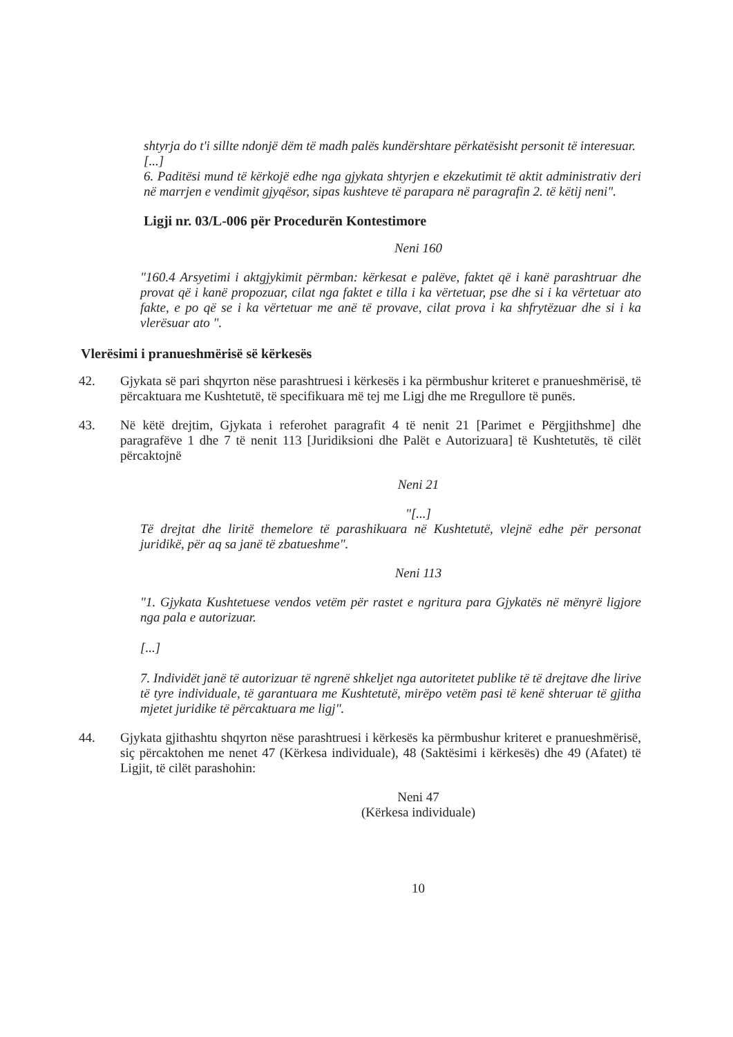shtyrja do t'i sillte ndonjë dëm të madh palës kundërshtare përkatësisht personit të interesuar.
[...]
6. Paditësi mund të kërkojë edhe nga gjykata shtyrjen e ekzekutimit të aktit administrativ deri në marrjen e vendimit gjyqësor, sipas kushteve të parapara në paragrafin 2. të këtij neni".
Ligji nr. 03/L-006 për Procedurën Kontestimore
Neni 160
"160.4 Arsyetimi i aktgjykimit përmban: kërkesat e palëve, faktet që i kanë parashtruar dhe provat që i kanë propozuar, cilat nga faktet e tilla i ka vërtetuar, pse dhe si i ka vërtetuar ato fakte, e po që se i ka vërtetuar me anë të provave, cilat prova i ka shfrytëzuar dhe si i ka vlerësuar ato ".
Vlerësimi i pranueshmërisë së kërkesës
42. Gjykata së pari shqyrton nëse parashtruesi i kërkesës i ka përmbushur kriteret e pranueshmërisë, të përcaktuara me Kushtetutë, të specifikuara më tej me Ligj dhe me Rregullore të punës.
43. Në këtë drejtim, Gjykata i referohet paragrafit 4 të nenit 21 [Parimet e Përgjithshme] dhe paragrafëve 1 dhe 7 të nenit 113 [Juridiksioni dhe Palët e Autorizuara] të Kushtetutës, të cilët përcaktojnë
Neni 21
"[...]
Të drejtat dhe liritë themelore të parashikuara në Kushtetutë, vlejnë edhe për personat juridikë, për aq sa janë të zbatueshme".
Neni 113
"1. Gjykata Kushtetuese vendos vetëm për rastet e ngritura para Gjykatës në mënyrë ligjore nga pala e autorizuar.
[...]
7. Individët janë të autorizuar të ngrenë shkeljet nga autoritetet publike të të drejtave dhe lirive të tyre individuale, të garantuara me Kushtetutë, mirëpo vetëm pasi të kenë shteruar të gjitha mjetet juridike të përcaktuara me ligj".
44. Gjykata gjithashtu shqyrton nëse parashtruesi i kërkesës ka përmbushur kriteret e pranueshmërisë, siç përcaktohen me nenet 47 (Kërkesa individuale), 48 (Saktësimi i kërkesës) dhe 49 (Afatet) të Ligjit, të cilët parashohin:
Neni 47
(Kërkesa individuale)
10